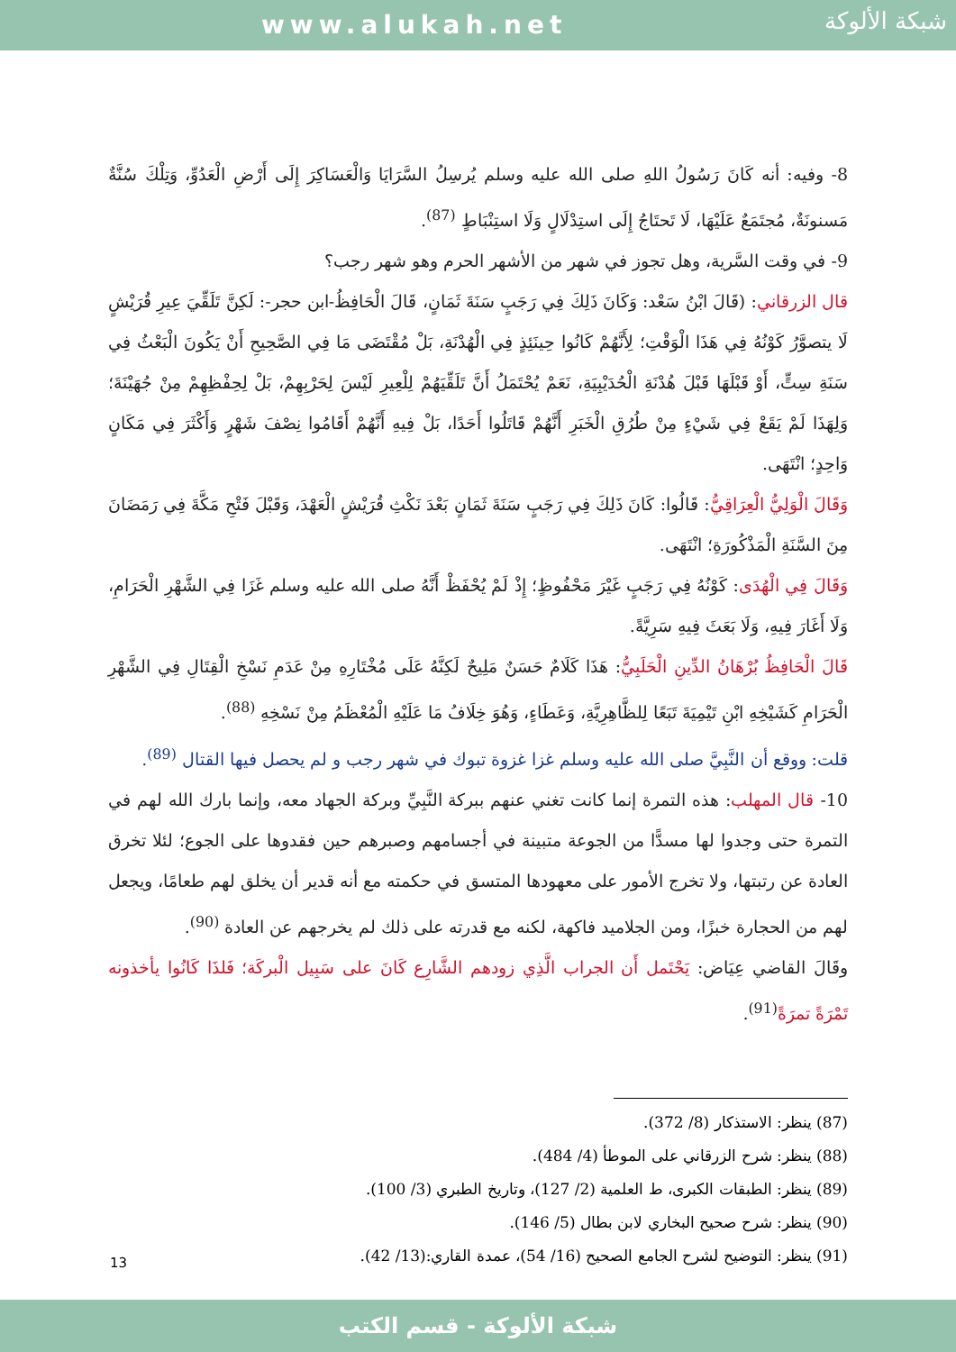www.alukah.net
شبكة الألوكة
8- وفيه: أنه كَانَ رَسُولُ اللهِ صلى الله عليه وسلم يُرسِلُ السَّرَايَا وَالْعَسَاكِرَ إِلَى أَرْضِ الْعَدُوِّ، وَتِلْكَ سُنَّةٌ مَسنونَةٌ، مُجتَمَعٌ عَلَيْهَا، لَا تَحتَاجُ إِلَى استِدْلَالٍ وَلَا استِنْبَاطٍ <sup>(87)</sup>.
9- في وقت السَّرية، وهل تجوز في شهر من الأشهر الحرم وهو شهر رجب؟
قال الزرقاني: (قَالَ ابْنُ سَعْد: وَكَانَ ذَلِكَ فِي رَجَبٍ سَنَةَ ثَمَانٍ، قَالَ الْحَافِظُ-ابن حجر-: لَكِنَّ تَلَقِّيَ عِيرِ قُرَيْشٍ لَا يتصوَّرُ كَوْنُهُ فِي هَذَا الْوَقْتِ؛ لِأَنَّهُمْ كَانُوا حِينَئِذٍ فِي الْهُدْنَةِ، بَلْ مُقْتَضَى مَا فِي الصَّحِيحِ أَنْ يَكُونَ الْبَعْثُ فِي سَنَةِ سِتٍّ، أَوْ قَبْلَهَا قَبْلَ هُدْنَةِ الْحُدَيْبِيَةِ، نَعَمْ يُحْتَمَلُ أَنَّ تَلَقِّيَهُمْ لِلْعِيرِ لَيْسَ لِحَرْبِهِمْ، بَلْ لِحِفْظِهِمْ مِنْ جُهَيْنَةَ؛ وَلِهَذَا لَمْ يَقَعْ فِي شَيْءٍ مِنْ طُرُقِ الْخَبَرِ أَنَّهُمْ قَاتَلُوا أَحَدًا، بَلْ فِيهِ أَنَّهُمْ أَقَامُوا نِصْفَ شَهْرٍ وَأَكْثَرَ فِي مَكَانٍ وَاحِدٍ؛ انْتَهَى.
وَقَالَ الْوَلِيُّ الْعِرَاقِيُّ: قَالُوا: كَانَ ذَلِكَ فِي رَجَبٍ سَنَةَ ثَمَانٍ بَعْدَ نَكْثِ قُرَيْشٍ الْعَهْدَ، وَقَبْلَ فَتْحِ مَكَّةَ فِي رَمَضَانَ مِنَ السَّنَةِ الْمَذْكُورَةِ؛ انْتَهَى.
وَقَالَ فِي الْهُدَى: كَوْنُهُ فِي رَجَبٍ غَيْرَ مَحْفُوظٍ؛ إِذْ لَمْ يُحْفَظْ أَنَّهُ صلى الله عليه وسلم غَزَا فِي الشَّهْرِ الْحَرَامِ، وَلَا أَغَارَ فِيهِ، وَلَا بَعَثَ فِيهِ سَرِيَّةً.
قَالَ الْحَافِظُ بُرْهَانُ الدِّينِ الْحَلَبِيُّ: هَذَا كَلَامٌ حَسَنٌ مَلِيحٌ لَكِنَّهُ عَلَى مُخْتَارِهِ مِنْ عَدَمِ نَسْخِ الْقِتَالِ فِي الشَّهْرِ الْحَرَامِ كَشَيْخِهِ ابْنِ تَيْمِيَةَ تَبَعًا لِلظَّاهِرِيَّةِ، وَعَطَاءٍ، وَهُوَ خِلَافُ مَا عَلَيْهِ الْمُعْظَمُ مِنْ نَسْخِهِ <sup>(88)</sup>.
قلت: ووقع أن النَّبِيَّ صلى الله عليه وسلم غزا غزوة تبوك في شهر رجب و لم يحصل فيها القتال <sup>(89)</sup>.
10- قال المهلب: هذه التمرة إنما كانت تغني عنهم ببركة النَّبِيِّ وبركة الجهاد معه، وإنما بارك الله لهم في التمرة حتى وجدوا لها مسدًّا من الجوعة متبينة في أجسامهم وصبرهم حين فقدوها على الجوع؛ لئلا تخرق العادة عن رتبتها، ولا تخرج الأمور على معهودها المتسق في حكمته مع أنه قدير أن يخلق لهم طعامًا، ويجعل لهم من الحجارة خبزًا، ومن الجلاميد فاكهة، لكنه مع قدرته على ذلك لم يخرجهم عن العادة <sup>(90)</sup>.
وقَالَ القاضي عِيَاض: يَحْتَمل أَن الجراب الَّذِي زودهم الشَّارِع كَانَ على سَبِيل الْبركَة؛ فَلذَا كَانُوا يأخذونه تَمْرَةً تمرَةً<sup>(91)</sup>.
(87) ينظر: الاستذكار (8/ 372).
(88) ينظر: شرح الزرقاني على الموطأ (4/ 484).
(89) ينظر: الطبقات الكبرى، ط العلمية (2/ 127)، وتاريخ الطبري (3/ 100).
(90) ينظر: شرح صحيح البخاري لابن بطال (5/ 146).
(91) ينظر: التوضيح لشرح الجامع الصحيح (16/ 54)، عمدة القاري:(13/ 42).
13
شبكة الألوكة - قسم الكتب